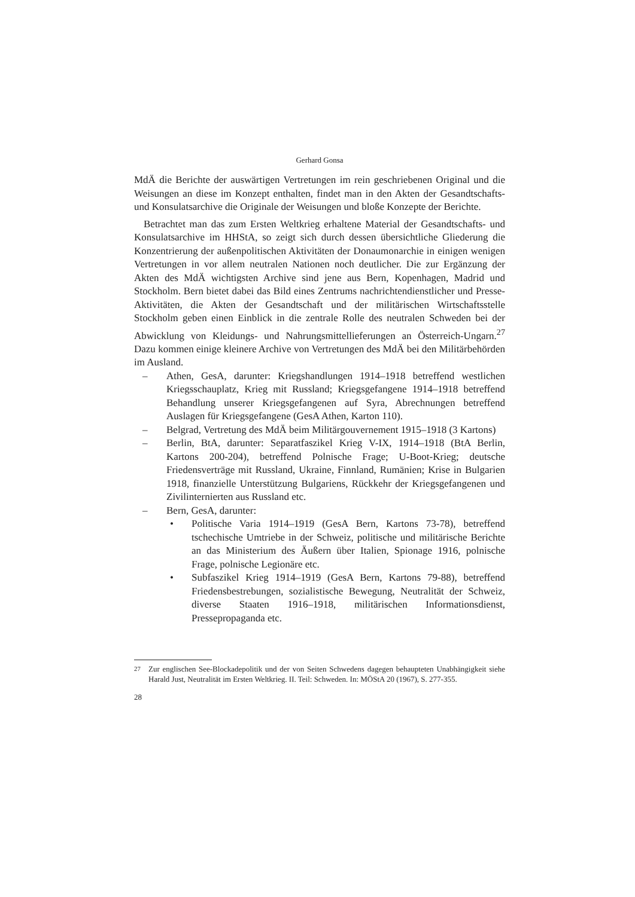Gerhard Gonsa
MdÄ die Berichte der auswärtigen Vertretungen im rein geschriebenen Original und die Weisungen an diese im Konzept enthalten, findet man in den Akten der Gesandtschafts- und Konsulatsarchive die Originale der Weisungen und bloße Konzepte der Berichte.
Betrachtet man das zum Ersten Weltkrieg erhaltene Material der Gesandtschafts- und Konsulatsarchive im HHStA, so zeigt sich durch dessen übersichtliche Gliederung die Konzentrierung der außenpolitischen Aktivitäten der Donaumonarchie in einigen wenigen Vertretungen in vor allem neutralen Nationen noch deutlicher. Die zur Ergänzung der Akten des MdÄ wichtigsten Archive sind jene aus Bern, Kopenhagen, Madrid und Stockholm. Bern bietet dabei das Bild eines Zentrums nachrichtendienstlicher und Presse-Aktivitäten, die Akten der Gesandtschaft und der militärischen Wirtschaftsstelle Stockholm geben einen Einblick in die zentrale Rolle des neutralen Schweden bei der Abwicklung von Kleidungs- und Nahrungsmittellieferungen an Österreich-Ungarn.<sup>27</sup> Dazu kommen einige kleinere Archive von Vertretungen des MdÄ bei den Militärbehörden im Ausland.
– Athen, GesA, darunter: Kriegshandlungen 1914–1918 betreffend westlichen Kriegsschauplatz, Krieg mit Russland; Kriegsgefangene 1914–1918 betreffend Behandlung unserer Kriegsgefangenen auf Syra, Abrechnungen betreffend Auslagen für Kriegsgefangene (GesA Athen, Karton 110).
– Belgrad, Vertretung des MdÄ beim Militärgouvernement 1915–1918 (3 Kartons)
– Berlin, BtA, darunter: Separatfaszikel Krieg V-IX, 1914–1918 (BtA Berlin, Kartons 200-204), betreffend Polnische Frage; U-Boot-Krieg; deutsche Friedensverträge mit Russland, Ukraine, Finnland, Rumänien; Krise in Bulgarien 1918, finanzielle Unterstützung Bulgariens, Rückkehr der Kriegsgefangenen und Zivilinternierten aus Russland etc.
– Bern, GesA, darunter:
• Politische Varia 1914–1919 (GesA Bern, Kartons 73-78), betreffend tschechische Umtriebe in der Schweiz, politische und militärische Berichte an das Ministerium des Äußern über Italien, Spionage 1916, polnische Frage, polnische Legionäre etc.
• Subfaszikel Krieg 1914–1919 (GesA Bern, Kartons 79-88), betreffend Friedensbestrebungen, sozialistische Bewegung, Neutralität der Schweiz, diverse Staaten 1916–1918, militärischen Informationsdienst, Pressepropaganda etc.
<sup>27</sup> Zur englischen See-Blockadepolitik und der von Seiten Schwedens dagegen behaupteten Unabhängigkeit siehe Harald Just, Neutralität im Ersten Weltkrieg. II. Teil: Schweden. In: MÖStA 20 (1967), S. 277-355.
28